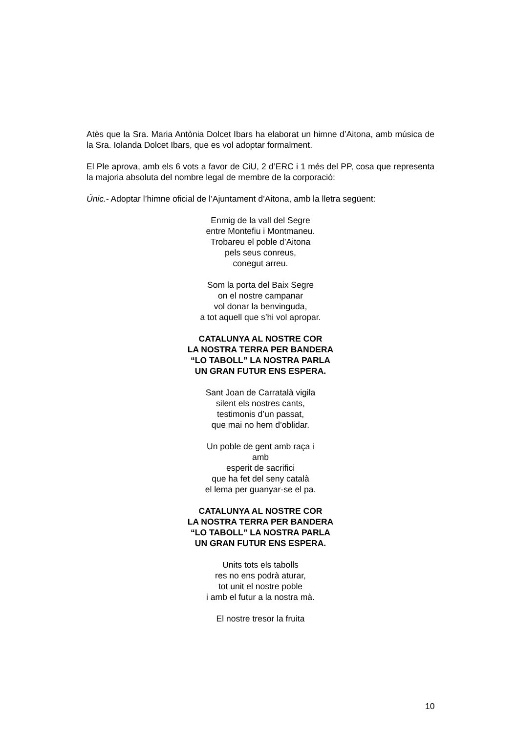Atès que la Sra. Maria Antònia Dolcet Ibars ha elaborat un himne d’Aitona, amb música de la Sra. Iolanda Dolcet Ibars, que es vol adoptar formalment.
El Ple aprova, amb els 6 vots a favor de CiU, 2 d’ERC i 1 més del PP, cosa que representa la majoria absoluta del nombre legal de membre de la corporació:
Únic.- Adoptar l’himne oficial de l’Ajuntament d’Aitona, amb la lletra següent:
Enmig de la vall del Segre
entre Montefiu i Montmaneu.
Trobareu el poble d’Aitona
pels seus conreus,
conegut arreu.
Som la porta del Baix Segre
on el nostre campanar
vol donar la benvinguda,
a tot aquell que s’hi vol apropar.
CATALUNYA AL NOSTRE COR
LA NOSTRA TERRA PER BANDERA
“LO TABOLL” LA NOSTRA PARLA
UN GRAN FUTUR ENS ESPERA.
Sant Joan de Carratalà vigila
silent els nostres cants,
testimonis d’un passat,
que mai no hem d’oblidar.
Un poble de gent amb raça i
amb
esperit de sacrifici
que ha fet del seny català
el lema per guanyar-se el pa.
CATALUNYA AL NOSTRE COR
LA NOSTRA TERRA PER BANDERA
“LO TABOLL” LA NOSTRA PARLA
UN GRAN FUTUR ENS ESPERA.
Units tots els tabolls
res no ens podrà aturar,
tot unit el nostre poble
i amb el futur a la nostra mà.
El nostre tresor la fruita
10